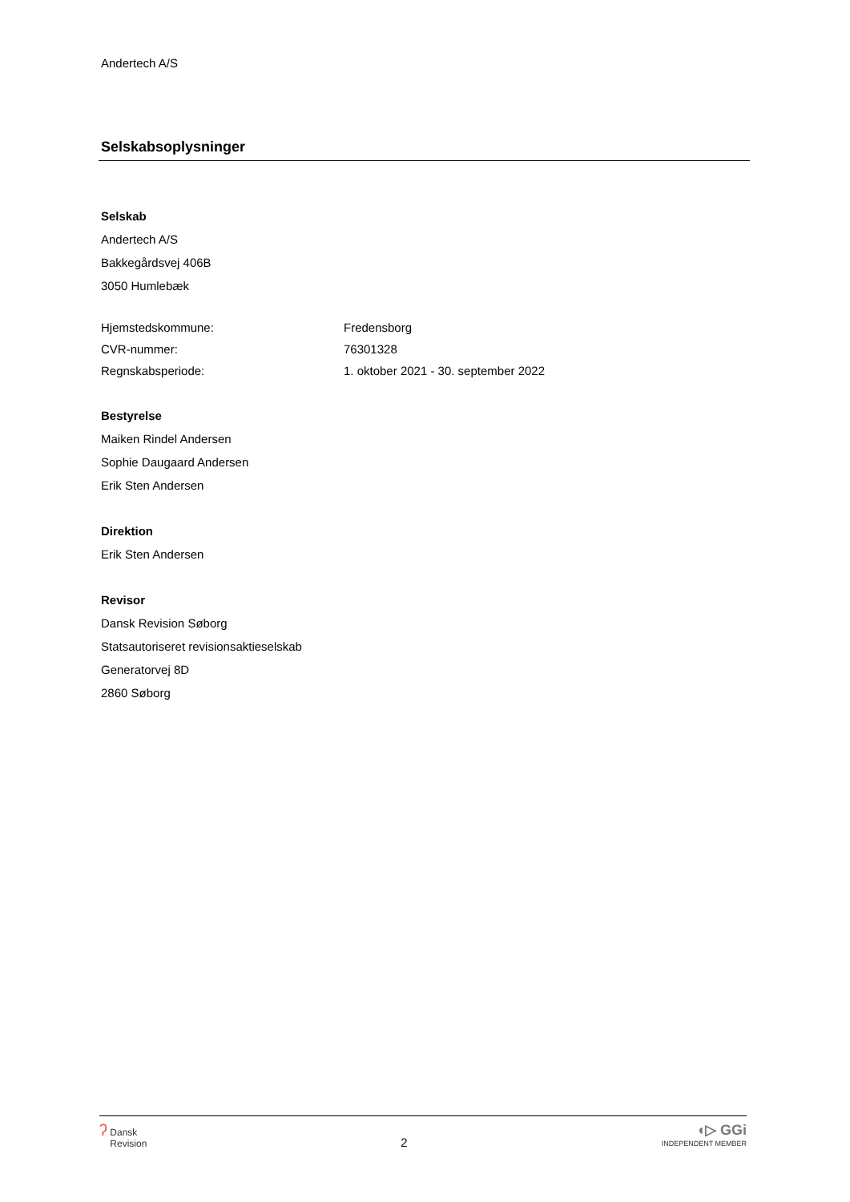Andertech A/S
Selskabsoplysninger
Selskab
Andertech A/S
Bakkegårdsvej 406B
3050 Humlebæk
| Hjemstedskommune: | Fredensborg |
| CVR-nummer: | 76301328 |
| Regnskabsperiode: | 1. oktober 2021 - 30. september 2022 |
Bestyrelse
Maiken Rindel Andersen
Sophie Daugaard Andersen
Erik Sten Andersen
Direktion
Erik Sten Andersen
Revisor
Dansk Revision Søborg
Statsautoriseret revisionsaktieselskab
Generatorvej 8D
2860 Søborg
ʔ Dansk
Revision
2
◖▷ GGi
INDEPENDENT MEMBER